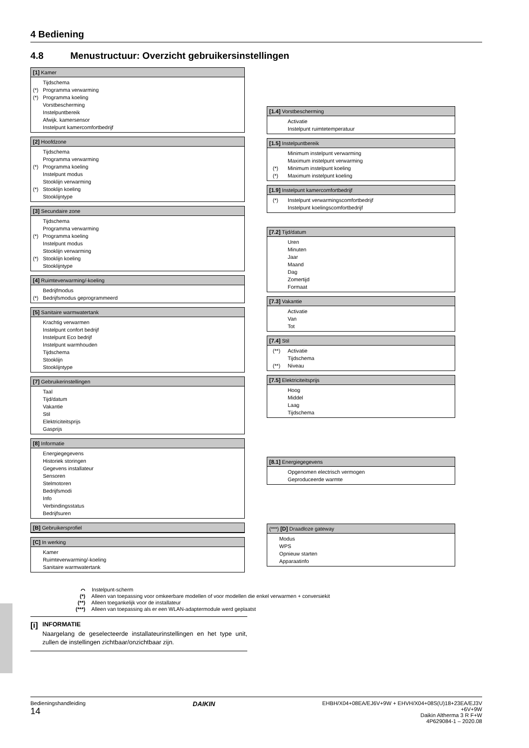4 Bediening
4.8 Menustructuur: Overzicht gebruikersinstellingen
[1] Kamer
Tijdschema
(*) Programma verwarming
(*) Programma koeling
Vorstbescherming
Instelpuntbereik
Afwijk. kamersensor
Instelpunt kamercomfortbedrijf
[2] Hoofdzone
Tijdschema
Programma verwarming
(*) Programma koeling
Instelpunt modus
Stooklijn verwarming
(*) Stooklijn koeling
Stooklijntype
[3] Secundaire zone
Tijdschema
Programma verwarming
(*) Programma koeling
Instelpunt modus
Stooklijn verwarming
(*) Stooklijn koeling
Stooklijntype
[4] Ruimteverwarming/-koeling
Bedrijfmodus
(*) Bedrijfsmodus geprogrammeerd
[5] Sanitaire warmwatertank
Krachtig verwarmen
Instelpunt confort bedrijf
Instelpunt Eco bedrijf
Instelpunt warmhouden
Tijdschema
Stooklijn
Stooklijntype
[7] Gebruikerinstellingen
Taal
Tijd/datum
Vakantie
Stil
Elektriciteitsprijs
Gasprijs
[8] Informatie
Energiegegevens
Historiek storingen
Gegevens installateur
Sensoren
Stelmotoren
Bedrijfsmodi
Info
Verbindingsstatus
Bedrijfsuren
[B] Gebruikersprofiel
[C] In werking
Kamer
Ruimteverwarming/-koeling
Sanitaire warmwatertank
[1.4] Vorstbescherming
Activatie
Instelpunt ruimtetemperatuur
[1.5] Instelpuntbereik
Minimum instelpunt verwarming
Maximum instelpunt verwarming
(*) Minimum instelpunt koeling
(*) Maximum instelpunt koeling
[1.9] Instelpunt kamercomfortbedrijf
(*) Instelpunt verwarmingscomfortbedrijf
Instelpunt koelingscomfortbedrijf
[7.2] Tijd/datum
Uren
Minuten
Jaar
Maand
Dag
Zomertijd
Formaat
[7.3] Vakantie
Activatie
Van
Tot
[7.4] Stil
(**) Activatie
Tijdschema
(**) Niveau
[7.5] Elektriciteitsprijs
Hoog
Middel
Laag
Tijdschema
[8.1] Energiegegevens
Opgenomen electrisch vermogen
Geproduceerde warmte
(***) [D] Draadloze gateway
Modus
WPS
Opnieuw starten
Apparaatinfo
⌒ Instelpunt-scherm
(*) Alleen van toepassing voor omkeerbare modellen of voor modellen die enkel verwarmen + conversiekit
(**) Alleen toegankelijk voor de installateur
(***) Alleen van toepassing als er een WLAN-adaptermodule werd geplaatst
[i]
INFORMATIE
Naargelang de geselecteerde installateurinstellingen en het type unit, zullen de instellingen zichtbaar/onzichtbaar zijn.
Bedieningshandleiding
14
DAIKIN
EHBH/X04+08EA/EJ6V+9W + EHVH/X04+08S(U)18+23EA/EJ3V
+6V+9W
Daikin Altherma 3 R F+W
4P629084-1 – 2020.08